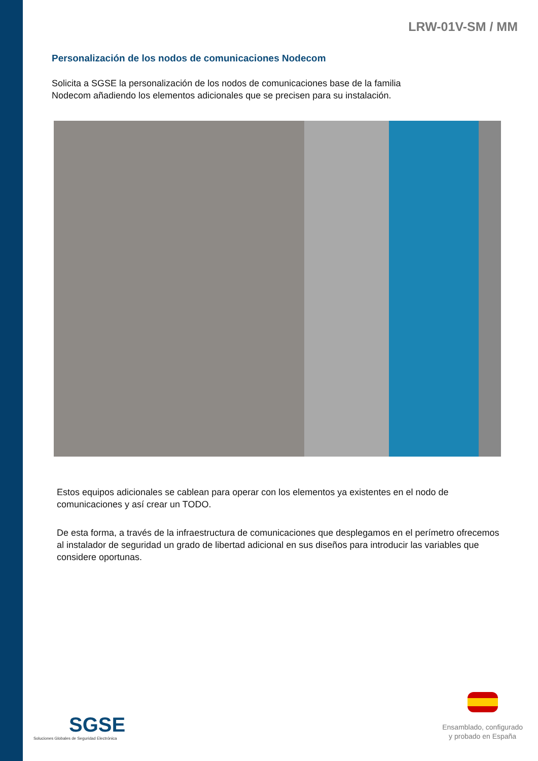LRW-01V-SM / MM
Personalización de los nodos de comunicaciones Nodecom
Solicita a SGSE la personalización de los nodos de comunicaciones base de la familia
Nodecom añadiendo los elementos adicionales que se precisen para su instalación.
Estos equipos adicionales se cablean para operar con los elementos ya existentes en el nodo de comunicaciones y así crear un TODO.
De esta forma, a través de la infraestructura de comunicaciones que desplegamos en el perímetro ofrecemos al instalador de seguridad un grado de libertad adicional en sus diseños para introducir las variables que considere oportunas.
SGSE
Soluciones Globales de Seguridad Electrónica
Ensamblado, configurado
y probado en España